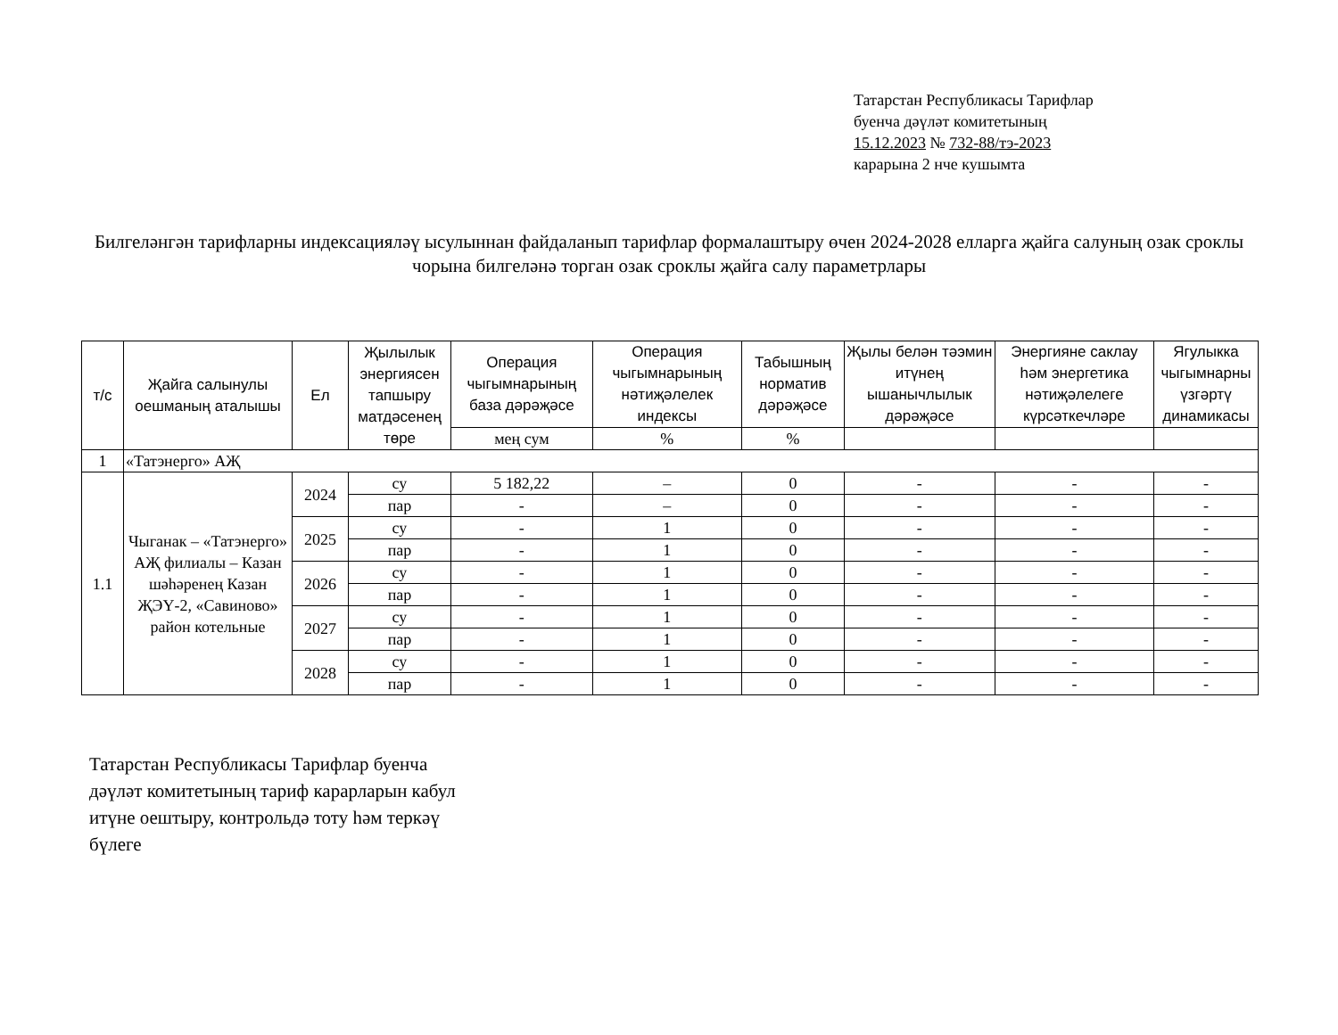Татарстан Республикасы Тарифлар
буенча дәүләт комитетының
15.12.2023 № 732-88/тэ-2023
карарына 2 нче кушымта
Билгеләнгән тарифларны индексацияләү ысулыннан файдаланып тарифлар формалаштыру өчен 2024-2028 елларга җайга салуның озак сроклы чорына билгеләнә торган озак сроклы җайга салу параметрлары
| т/с | Җайга салынулы оешманың аталышы | Ел | Җылылык энергиясен тапшыру матдәсенең төре | Операция чыгымнарының база дәрәҗәсе | Операция чыгымнарының нәтиҗәлелек индексы | Табышның норматив дәрәҗәсе | Җылы белән тәэмин итүнең ышанычлылык дәрәҗәсе | Энергияне саклау һәм энергетика нәтиҗәлелеге күрсәткечләре | Ягулыкка чыгымнарны үзгәртү динамикасы |
| --- | --- | --- | --- | --- | --- | --- | --- | --- | --- |
| | | | | мең сум | % | % | | | |
| 1 | «Татэнерго» АҖ | | | | | | | | |
| 1.1 | Чыганак – «Татэнерго» АҖ филиалы – Казан шәһәренең Казан ҖЭҮ-2, «Савиново» район котельные | 2024 | су | 5 182,22 | – | 0 | - | - | - |
| | | | пар | - | – | 0 | - | - | - |
| | | 2025 | су | - | 1 | 0 | - | - | - |
| | | | пар | - | 1 | 0 | - | - | - |
| | | 2026 | су | - | 1 | 0 | - | - | - |
| | | | пар | - | 1 | 0 | - | - | - |
| | | 2027 | су | - | 1 | 0 | - | - | - |
| | | | пар | - | 1 | 0 | - | - | - |
| | | 2028 | су | - | 1 | 0 | - | - | - |
| | | | пар | - | 1 | 0 | - | - | - |
Татарстан Республикасы Тарифлар буенча
дәүләт комитетының тариф карарларын кабул
итүне оештыру, контрольдә тоту һәм теркәү
бүлеге